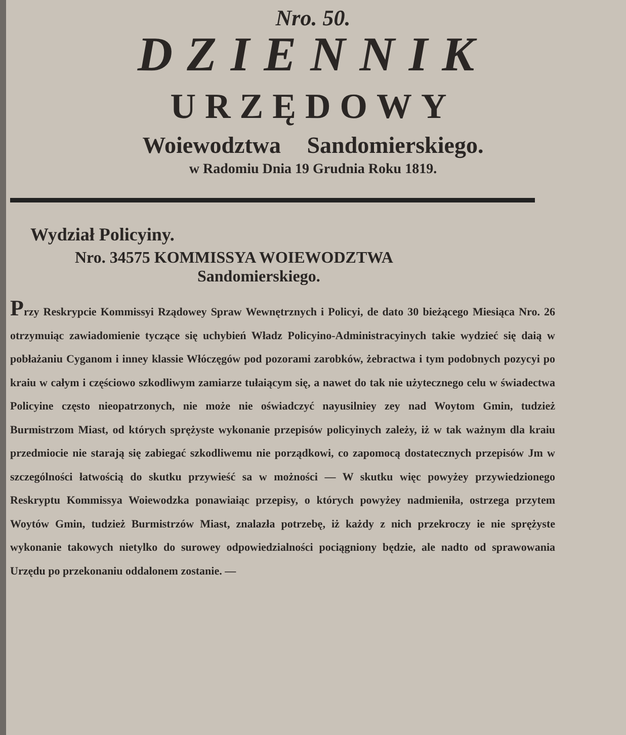Nro. 50.
DZIENNIK
URZĘDOWY
Woiewodztwa Sandomierskiego.
w Radomiu Dnia 19 Grudnia Roku 1819.
Wydział Policyiny.
Nro. 34575 KOMMISSYA WOIEWODZTWA
Sandomierskiego.
Przy Reskrypcie Kommissyi Rządowey Spraw Wewnętrznych i Policyi, de dato 30 bieżącego Miesiąca Nro. 26 otrzymuiąc zawiadomienie tyczące się uchybień Władz Policyino-Administracyinych takie wydzieć się daią w pobłażaniu Cyganom i inney klassie Włóczęgów pod pozorami zarobków, żebractwa i tym podobnych pozycyi po kraiu w całym i częściowo szkodliwym zamiarze tułaiącym się, a nawet do tak nie użytecznego celu w świadectwa Policyine często nieopatrzonych, nie może nie oświadczyć nayusilniey zey nad Woytom Gmin, tudzież Burmistrzom Miast, od których sprężyste wykonanie przepisów policyinych zależy, iż w tak ważnym dla kraiu przedmiocie nie starają się zabiegać szkodliwemu nie porządkowi, co zapomocą dostatecznych przepisów Jm w szczególności łatwością do skutku przywieść sa w możności — W skutku więc powyżey przywiedzionego Reskryptu Kommissya Woiewodzka ponawiaiąc przepisy, o których powyżey nadmieniła, ostrzega przytem Woytów Gmin, tudzież Burmistrzów Miast, znalazła potrzebę, iż każdy z nich przekroczy ie nie sprężyste wykonanie takowych nietylko do surowey odpowiedzialności pociągniony będzie, ale nadto od sprawowania Urzędu po przekonaniu oddalonem zostanie. —